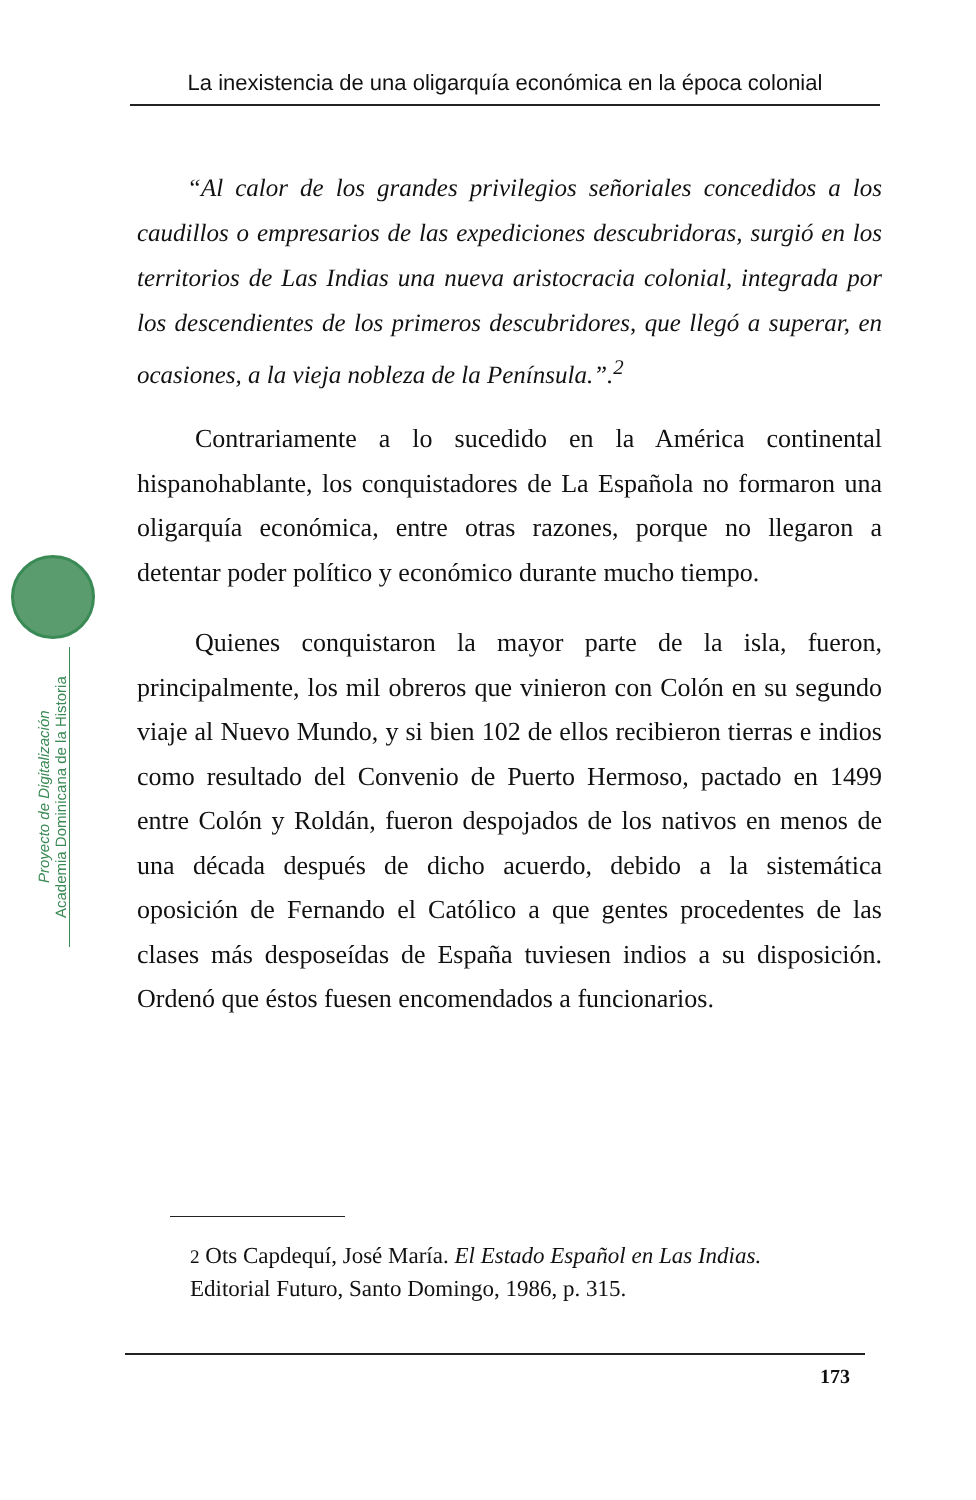La inexistencia de una oligarquía económica en la época colonial
Proyecto de Digitalización
Academia Dominicana de la Historia
“Al calor de los grandes privilegios señoriales concedidos a los caudillos o empresarios de las expediciones descubridoras, surgió en los territorios de Las Indias una nueva aristocracia colonial, integrada por los descendientes de los primeros descubridores, que llegó a superar, en ocasiones, a la vieja nobleza de la Península.”.<sup>2</sup>
Contrariamente a lo sucedido en la América continental hispanohablante, los conquistadores de La Española no formaron una oligarquía económica, entre otras razones, porque no llegaron a detentar poder político y económico durante mucho tiempo.
Quienes conquistaron la mayor parte de la isla, fueron, principalmente, los mil obreros que vinieron con Colón en su segundo viaje al Nuevo Mundo, y si bien 102 de ellos recibieron tierras e indios como resultado del Convenio de Puerto Hermoso, pactado en 1499 entre Colón y Roldán, fueron despojados de los nativos en menos de una década después de dicho acuerdo, debido a la sistemática oposición de Fernando el Católico a que gentes procedentes de las clases más desposeídas de España tuviesen indios a su disposición. Ordenó que éstos fuesen encomendados a funcionarios.
2 Ots Capdequí, José María. El Estado Español en Las Indias.
Editorial Futuro, Santo Domingo, 1986, p. 315.
173